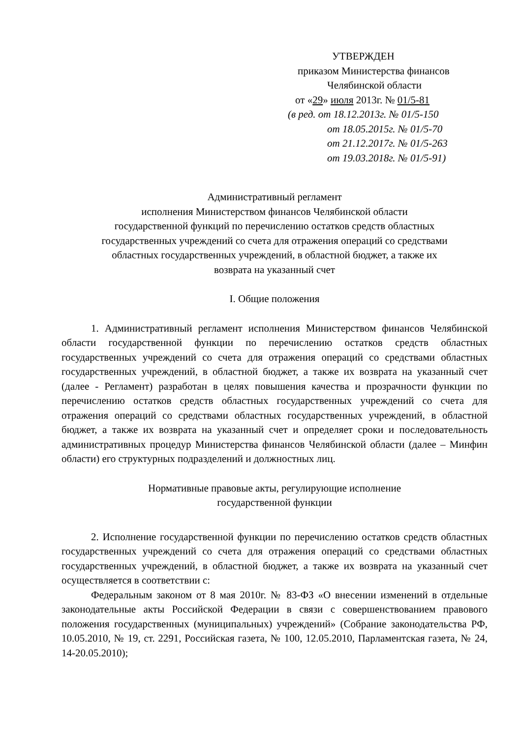УТВЕРЖДЕН
приказом Министерства финансов
Челябинской области
от «29» июля 2013г. № 01/5-81
(в ред. от 18.12.2013г. № 01/5-150
от 18.05.2015г. № 01/5-70
от 21.12.2017г. № 01/5-263
от 19.03.2018г. № 01/5-91)
Административный регламент
исполнения Министерством финансов Челябинской области
государственной функций по перечислению остатков средств областных
государственных учреждений со счета для отражения операций со средствами
областных государственных учреждений, в областной бюджет, а также их
возврата на указанный счет
I. Общие положения
1. Административный регламент исполнения Министерством финансов Челябинской области государственной функции по перечислению остатков средств областных государственных учреждений со счета для отражения операций со средствами областных государственных учреждений, в областной бюджет, а также их возврата на указанный счет (далее - Регламент) разработан в целях повышения качества и прозрачности функции по перечислению остатков средств областных государственных учреждений со счета для отражения операций со средствами областных государственных учреждений, в областной бюджет, а также их возврата на указанный счет и определяет сроки и последовательность административных процедур Министерства финансов Челябинской области (далее – Минфин области) его структурных подразделений и должностных лиц.
Нормативные правовые акты, регулирующие исполнение
государственной функции
2. Исполнение государственной функции по перечислению остатков средств областных государственных учреждений со счета для отражения операций со средствами областных государственных учреждений, в областной бюджет, а также их возврата на указанный счет осуществляется в соответствии с:
Федеральным законом от 8 мая 2010г. № 83-ФЗ «О внесении изменений в отдельные законодательные акты Российской Федерации в связи с совершенствованием правового положения государственных (муниципальных) учреждений» (Собрание законодательства РФ, 10.05.2010, № 19, ст. 2291, Российская газета, № 100, 12.05.2010, Парламентская газета, № 24, 14-20.05.2010);